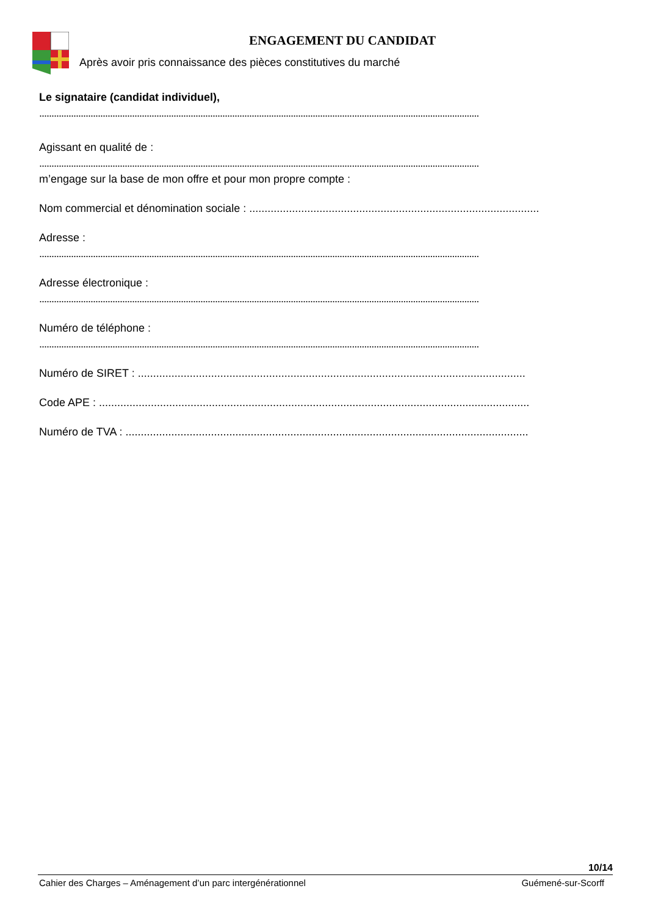ENGAGEMENT DU CANDIDAT
Après avoir pris connaissance des pièces constitutives du marché
Le signataire (candidat individuel),
....................................................................................................................................................................................
Agissant en qualité de :
....................................................................................................................................................................................
m’engage sur la base de mon offre et pour mon propre compte :
Nom commercial et dénomination sociale : ...............................................................................................
Adresse :
....................................................................................................................................................................................
Adresse électronique :
....................................................................................................................................................................................
Numéro de téléphone :
....................................................................................................................................................................................
Numéro de SIRET : ...............................................................................................................................
Code APE : .............................................................................................................................................
Numéro de TVA : ....................................................................................................................................
10/14
Cahier des Charges – Aménagement d’un parc intergénérationnel Guémené-sur-Scorff